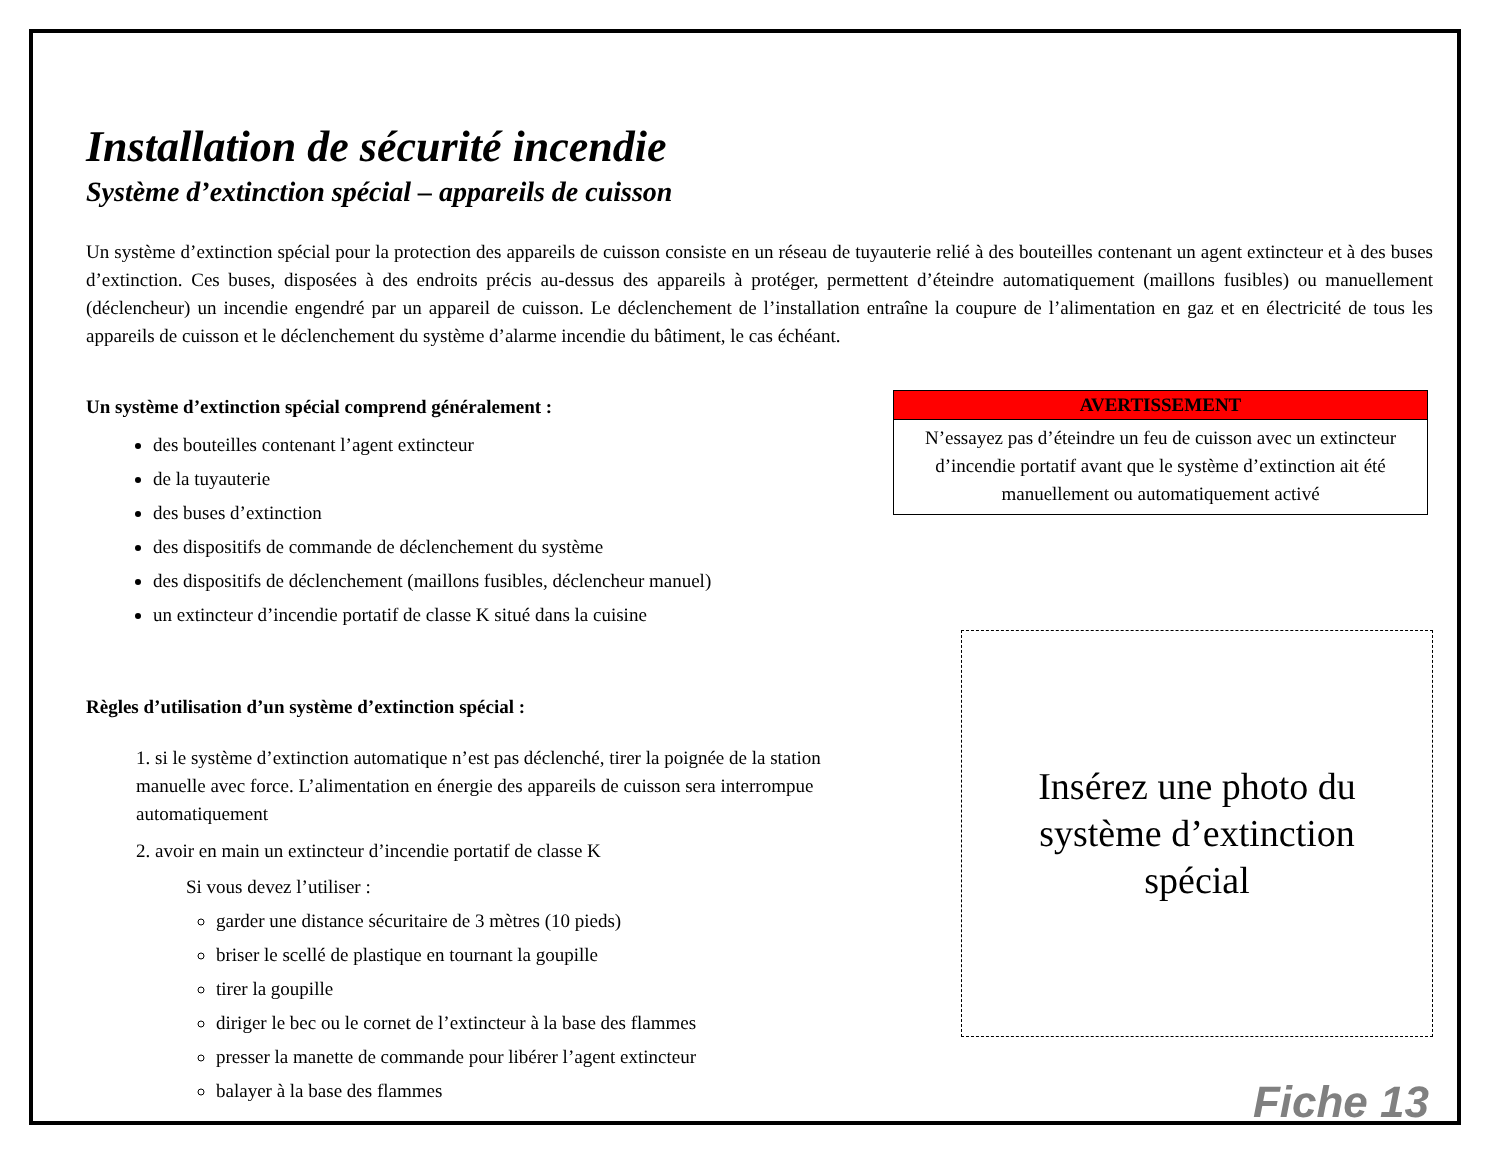Installation de sécurité incendie
Système d’extinction spécial – appareils de cuisson
Un système d’extinction spécial pour la protection des appareils de cuisson consiste en un réseau de tuyauterie relié à des bouteilles contenant un agent extincteur et à des buses d’extinction. Ces buses, disposées à des endroits précis au-dessus des appareils à protéger, permettent d’éteindre automatiquement (maillons fusibles) ou manuellement (déclencheur) un incendie engendré par un appareil de cuisson. Le déclenchement de l’installation entraîne la coupure de l’alimentation en gaz et en électricité de tous les appareils de cuisson et le déclenchement du système d’alarme incendie du bâtiment, le cas échéant.
Un système d’extinction spécial comprend généralement :
des bouteilles contenant l’agent extincteur
de la tuyauterie
des buses d’extinction
des dispositifs de commande de déclenchement du système
des dispositifs de déclenchement (maillons fusibles, déclencheur manuel)
un extincteur d’incendie portatif de classe K situé dans la cuisine
Règles d’utilisation d’un système d’extinction spécial :
1. si le système d’extinction automatique n’est pas déclenché, tirer la poignée de la station manuelle avec force. L’alimentation en énergie des appareils de cuisson sera interrompue automatiquement
2. avoir en main un extincteur d’incendie portatif de classe K
Si vous devez l’utiliser :
garder une distance sécuritaire de 3 mètres (10 pieds)
briser le scellé de plastique en tournant la goupille
tirer la goupille
diriger le bec ou le cornet de l’extincteur à la base des flammes
presser la manette de commande pour libérer l’agent extincteur
balayer à la base des flammes
AVERTISSEMENT
N’essayez pas d’éteindre un feu de cuisson avec un extincteur d’incendie portatif avant que le système d’extinction ait été manuellement ou automatiquement activé
Insérez une photo du
système d’extinction
spécial
Fiche 13